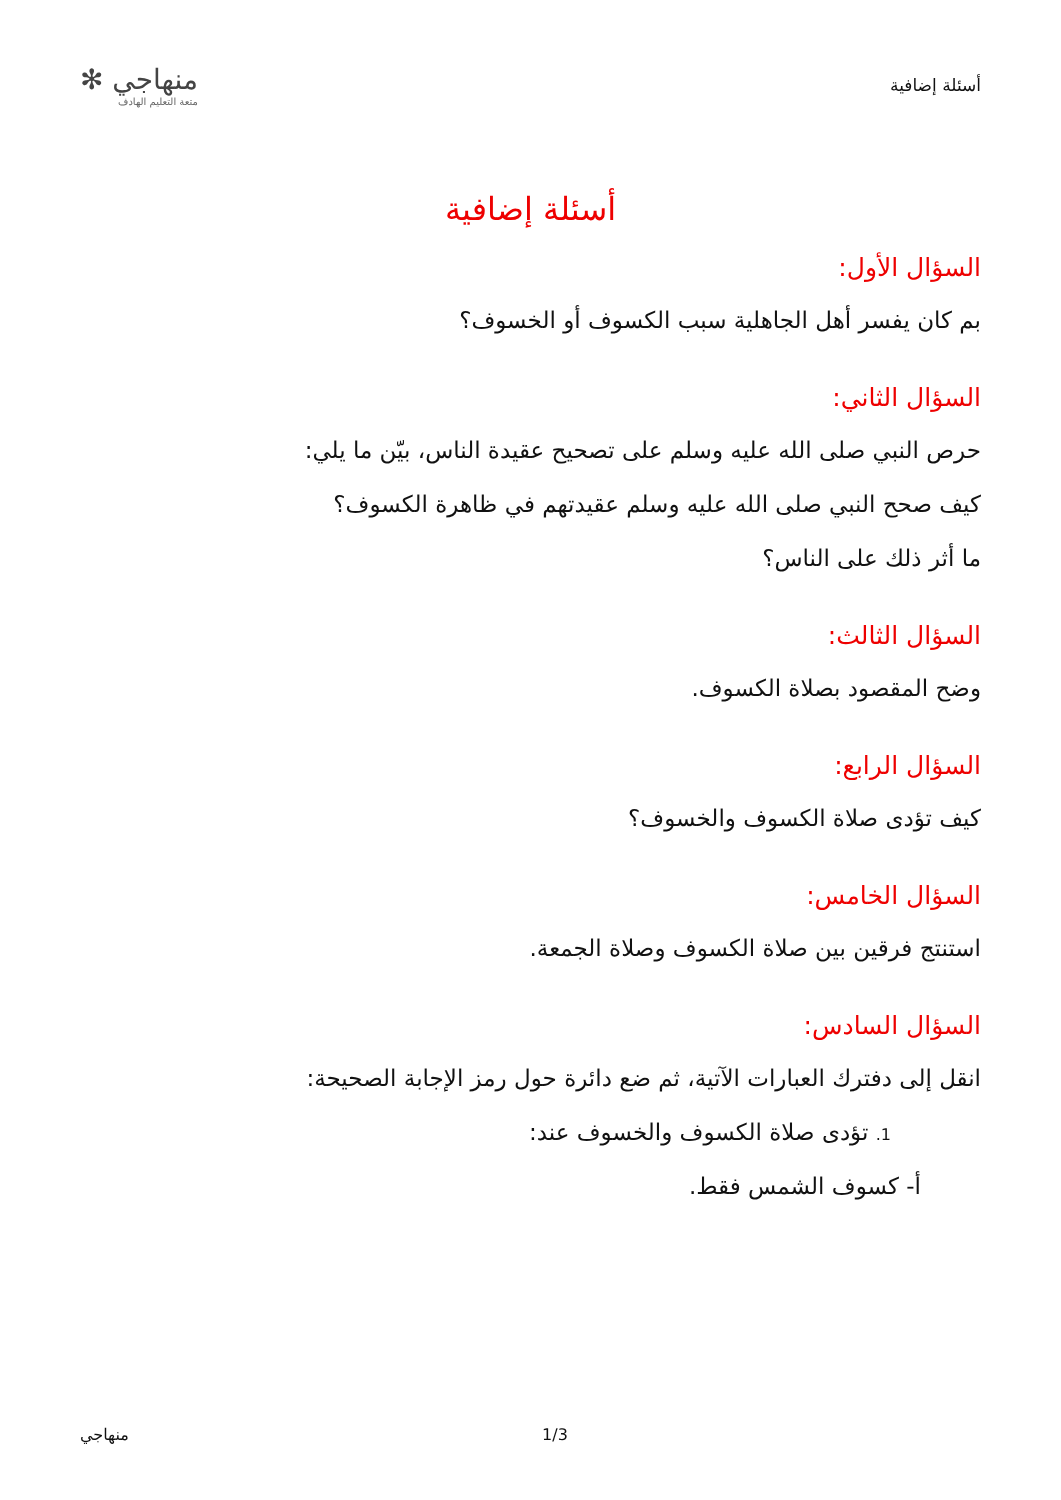أسئلة إضافية
منهاجي ✻
متعة التعليم الهادف
أسئلة إضافية
السؤال الأول:
بم كان يفسر أهل الجاهلية سبب الكسوف أو الخسوف؟
السؤال الثاني:
حرص النبي صلى الله عليه وسلم على تصحيح عقيدة الناس، بيّن ما يلي:
كيف صحح النبي صلى الله عليه وسلم عقيدتهم في ظاهرة الكسوف؟
ما أثر ذلك على الناس؟
السؤال الثالث:
وضح المقصود بصلاة الكسوف.
السؤال الرابع:
كيف تؤدى صلاة الكسوف والخسوف؟
السؤال الخامس:
استنتج فرقين بين صلاة الكسوف وصلاة الجمعة.
السؤال السادس:
انقل إلى دفترك العبارات الآتية، ثم ضع دائرة حول رمز الإجابة الصحيحة:
1. تؤدى صلاة الكسوف والخسوف عند:
أ- كسوف الشمس فقط.
1/3 منهاجي